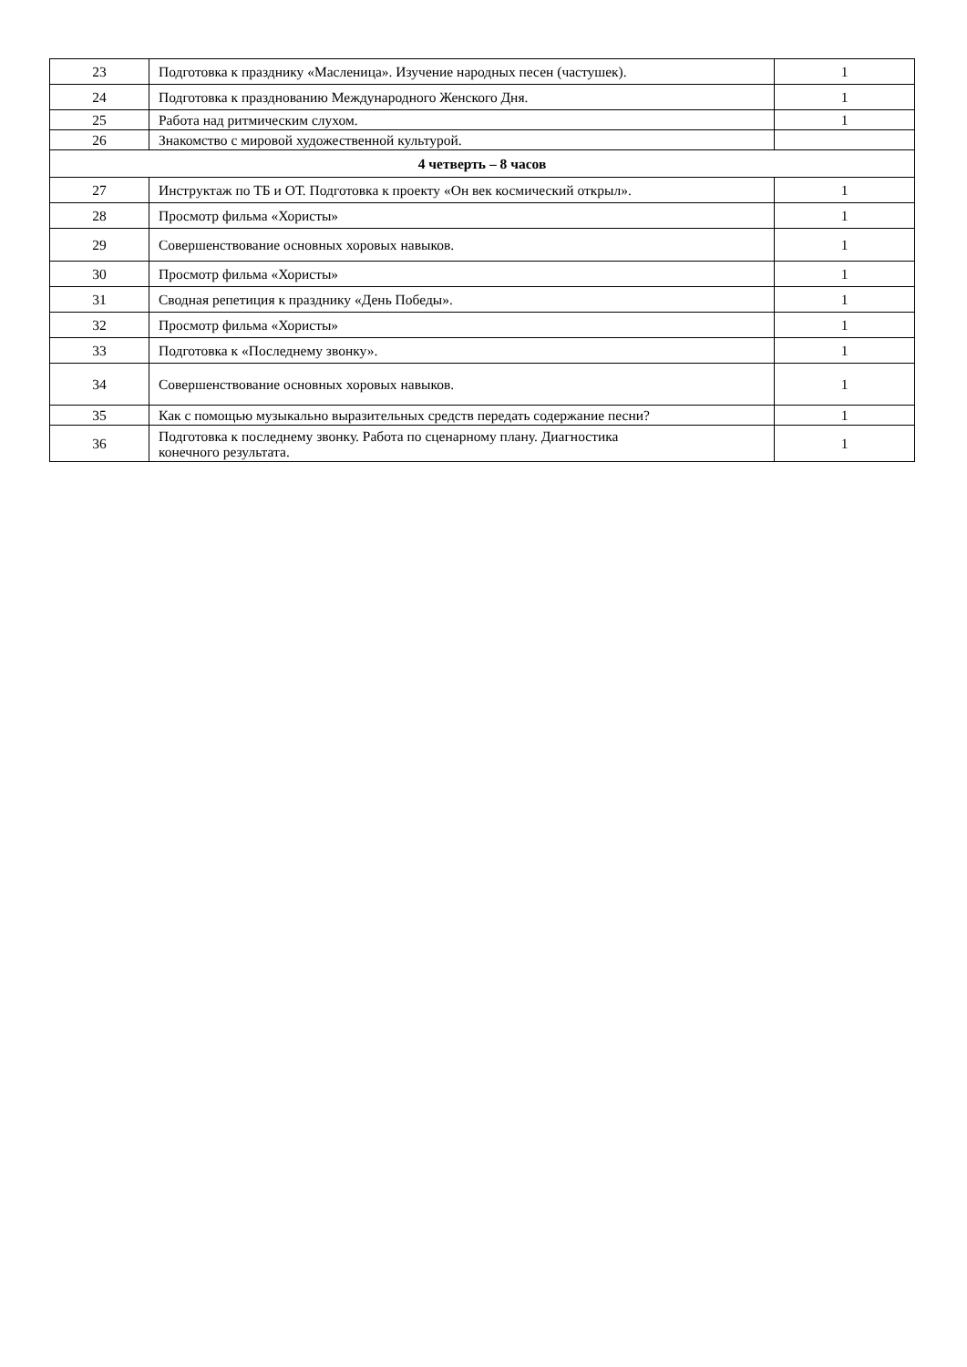| 23 | Подготовка к празднику «Масленица». Изучение народных песен (частушек). | 1 |
| 24 | Подготовка к празднованию Международного Женского Дня. | 1 |
| 25 | Работа над ритмическим слухом. | 1 |
| 26 | Знакомство с мировой художественной культурой. | |
| 4 четверть – 8 часов | | |
| 27 | Инструктаж по ТБ и ОТ. Подготовка к проекту «Он век космический открыл». | 1 |
| 28 | Просмотр фильма «Хористы» | 1 |
| 29 | Совершенствование основных хоровых навыков. | 1 |
| 30 | Просмотр фильма «Хористы» | 1 |
| 31 | Сводная репетиция к празднику «День Победы». | 1 |
| 32 | Просмотр фильма «Хористы» | 1 |
| 33 | Подготовка к «Последнему звонку». | 1 |
| 34 | Совершенствование основных хоровых навыков. | 1 |
| 35 | Как с помощью музыкально выразительных средств передать содержание песни? | 1 |
| 36 | Подготовка к последнему звонку. Работа по сценарному плану. Диагностика конечного результата. | 1 |